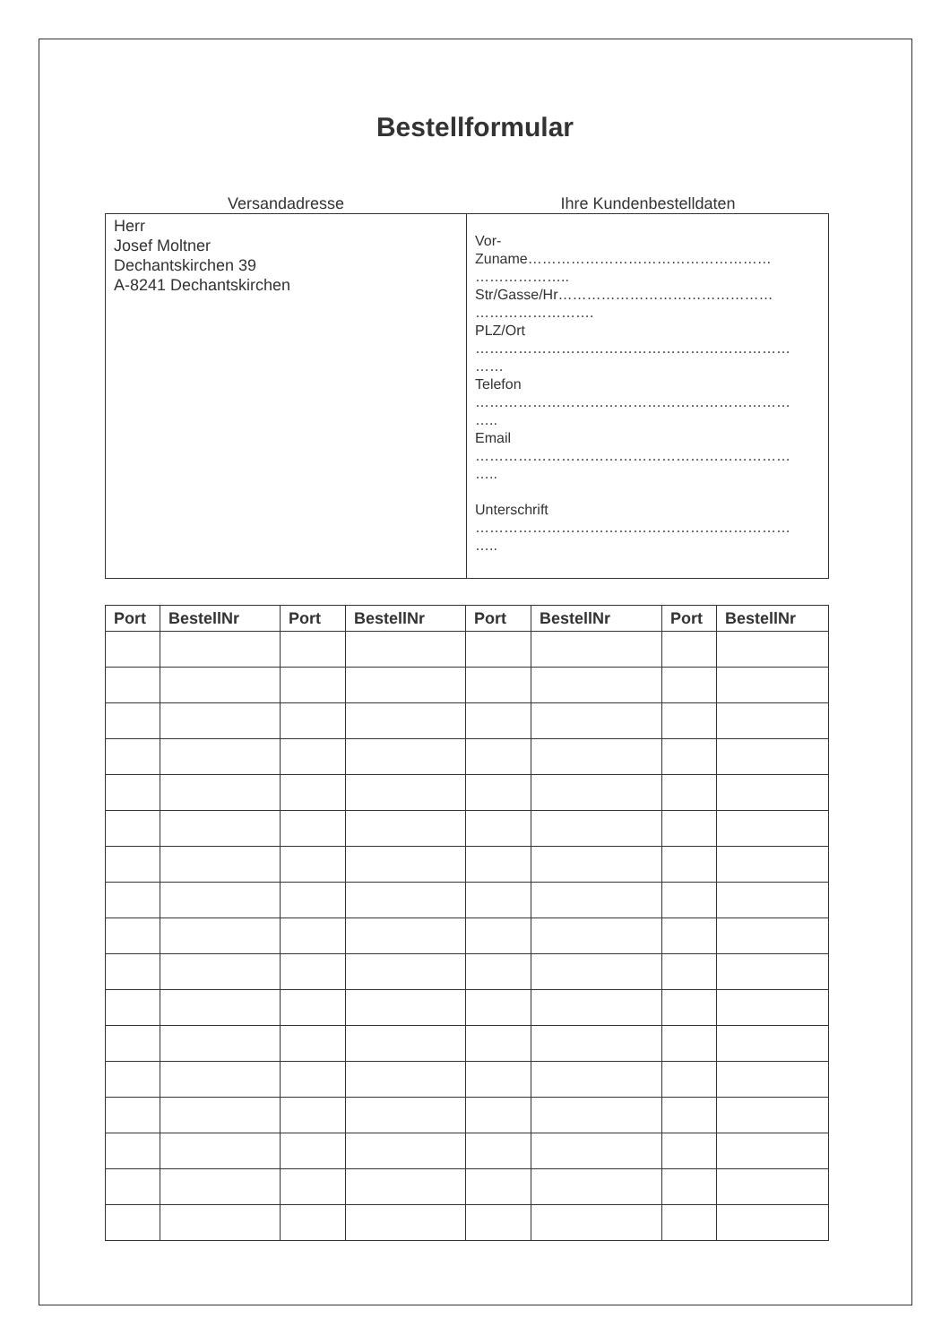Bestellformular
Versandadresse Ihre Kundenbestelldaten
Herr
Josef Moltner
Dechantskirchen 39
A-8241 Dechantskirchen
Vor-
Zuname……………………………………………
………………..
Str/Gasse/Hr………………………………………
…………………….
PLZ/Ort
…………………………………………………………
……
Telefon
…………………………………………………………
…..
Email
…………………………………………………………
…..
Unterschrift
…………………………………………………………
…..
| Port | BestellNr | Port | BestellNr | Port | BestellNr | Port | BestellNr |
| --- | --- | --- | --- | --- | --- | --- | --- |